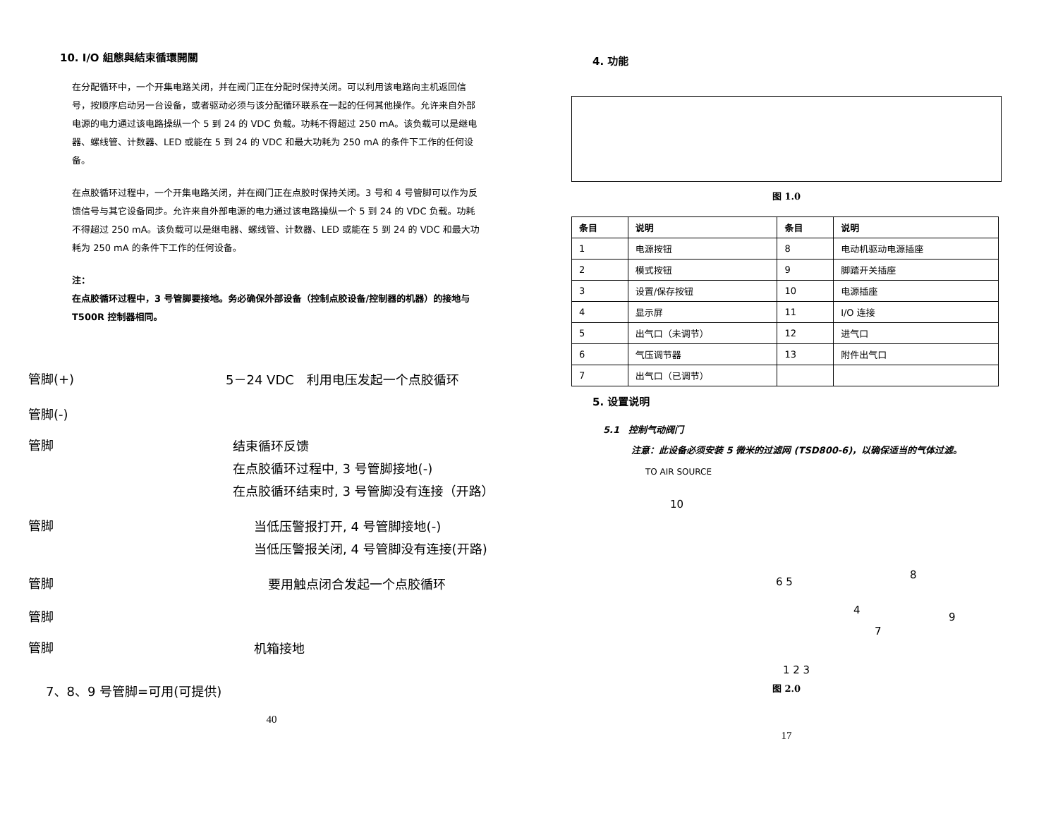10. I/O 組態與結束循環開關
在分配循环中，一个开集电路关闭，并在阀门正在分配时保持关闭。可以利用该电路向主机返回信号，按顺序启动另一台设备，或者驱动必须与该分配循环联系在一起的任何其他操作。允许来自外部电源的电力通过该电路操纵一个 5 到 24 的 VDC 负载。功耗不得超过 250 mA。该负载可以是继电器、螺线管、计数器、LED 或能在 5 到 24 的 VDC 和最大功耗为 250 mA 的条件下工作的任何设备。
在点胶循环过程中，一个开集电路关闭，并在阀门正在点胶时保持关闭。3 号和 4 号管脚可以作为反馈信号与其它设备同步。允许来自外部电源的电力通过该电路操纵一个 5 到 24 的 VDC 负载。功耗不得超过 250 mA。该负载可以是继电器、螺线管、计数器、LED 或能在 5 到 24 的 VDC 和最大功耗为 250 mA 的条件下工作的任何设备。
注：
在点胶循环过程中，3 号管脚要接地。务必确保外部设备（控制点胶设备/控制器的机器）的接地与 T500R 控制器相同。
管脚(+) 5－24 VDC　利用电压发起一个点胶循环
管脚(-)
管脚 结束循环反馈
在点胶循环过程中, 3 号管脚接地(-)
在点胶循环结束时, 3 号管脚没有连接（开路）
管脚 当低压警报打开, 4 号管脚接地(-)
当低压警报关闭, 4 号管脚没有连接(开路)
管脚
管脚 要用触点闭合发起一个点胶循环
管脚 机箱接地
7、8、9 号管脚=可用(可提供)
40
4. 功能
图 1.0
| 条目 | 说明 | 条目 | 说明 |
| --- | --- | --- | --- |
| 1 | 电源按钮 | 8 | 电动机驱动电源插座 |
| 2 | 模式按钮 | 9 | 脚踏开关插座 |
| 3 | 设置/保存按钮 | 10 | 电源插座 |
| 4 | 显示屏 | 11 | I/O 连接 |
| 5 | 出气口（未调节） | 12 | 进气口 |
| 6 | 气压调节器 | 13 | 附件出气口 |
| 7 | 出气口（已调节） | | |
5. 设置说明
5.1　控制气动阀门
注意：此设备必须安装 5 微米的过滤网 (TSD800-6)，以确保适当的气体过滤。
TO AIR SOURCE
10
6 5
8
4
9
7
1 2 3
图 2.0
17